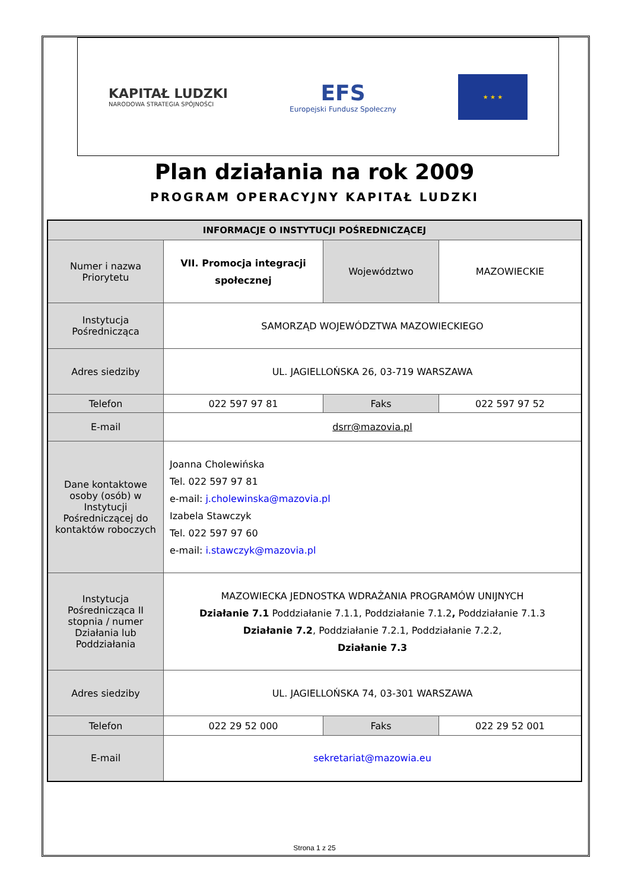KAPITAŁ LUDZKI
NARODOWA STRATEGIA SPÓJNOŚCI
EFS
Europejski Fundusz Społeczny
★ ★ ★
Plan działania na rok 2009
PROGRAM OPERACYJNY KAPITAŁ LUDZKI
| INFORMACJE O INSTYTUCJI POŚREDNICZĄCEJ | | | |
| --- | --- | --- | --- |
| Numer i nazwa Priorytetu | VII. Promocja integracji społecznej | Województwo | MAZOWIECKIE |
| Instytucja Pośrednicząca | SAMORZĄD WOJEWÓDZTWA MAZOWIECKIEGO | | |
| Adres siedziby | UL. JAGIELLOŃSKA 26, 03-719 WARSZAWA | | |
| Telefon | 022 597 97 81 | Faks | 022 597 97 52 |
| E-mail | dsrr@mazovia.pl | | |
| Dane kontaktowe osoby (osób) w Instytucji Pośredniczącej do kontaktów roboczych | Joanna Cholewińska Tel. 022 597 97 81 e-mail: j.cholewinska@mazovia.pl Izabela Stawczyk Tel. 022 597 97 60 e-mail: i.stawczyk@mazovia.pl | | |
| Instytucja Pośrednicząca II stopnia / numer Działania lub Poddziałania | MAZOWIECKA JEDNOSTKA WDRAŻANIA PROGRAMÓW UNIJNYCH Działanie 7.1 Poddziałanie 7.1.1, Poddziałanie 7.1.2 , Poddziałanie 7.1.3 Działanie 7.2 , Poddziałanie 7.2.1, Poddziałanie 7.2.2, Działanie 7.3 | | |
| Adres siedziby | UL. JAGIELLOŃSKA 74, 03-301 WARSZAWA | | |
| Telefon | 022 29 52 000 | Faks | 022 29 52 001 |
| E-mail | sekretariat@mazowia.eu | | |
Strona 1 z 25